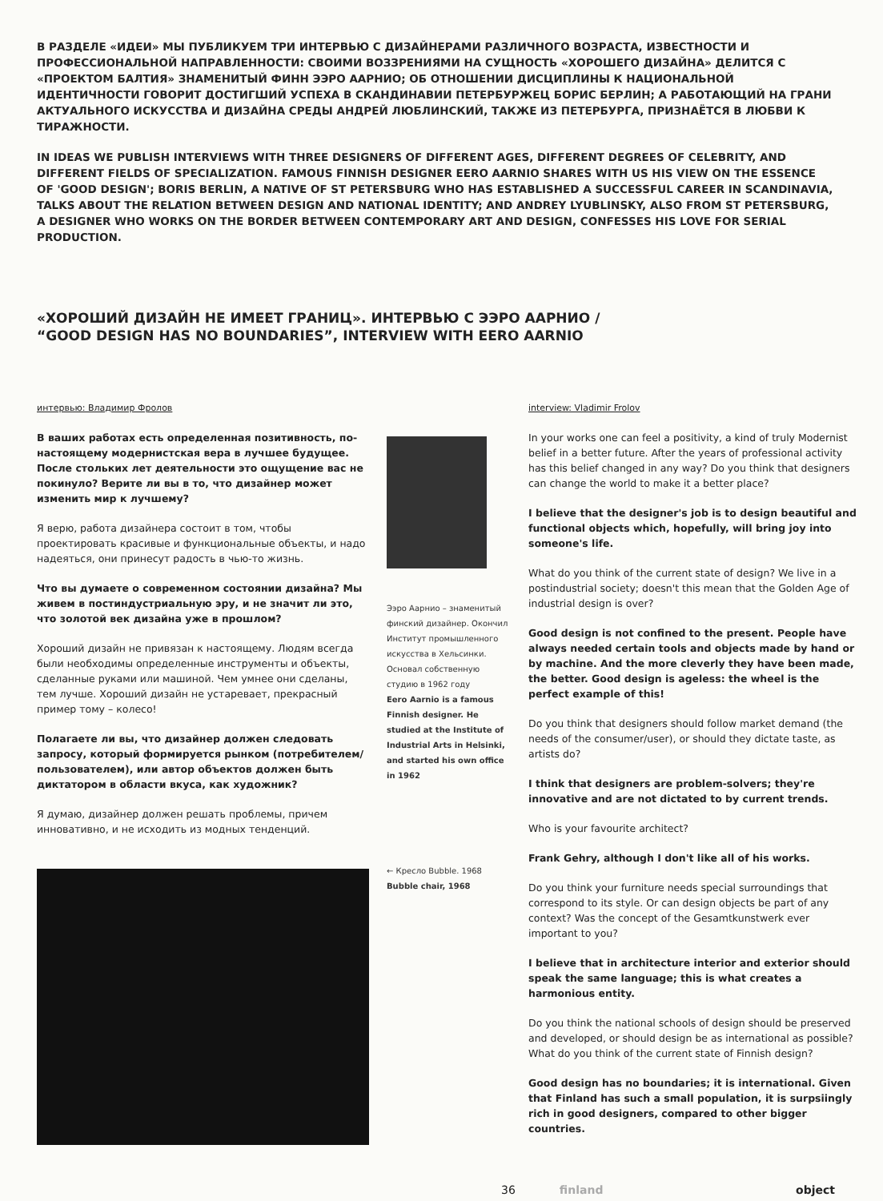В РАЗДЕЛЕ «ИДЕИ» МЫ ПУБЛИКУЕМ ТРИ ИНТЕРВЬЮ С ДИЗАЙНЕРАМИ РАЗЛИЧНОГО ВОЗРАСТА, ИЗВЕСТНОСТИ И ПРОФЕССИОНАЛЬНОЙ НАПРАВЛЕННОСТИ: СВОИМИ ВОЗЗРЕНИЯМИ НА СУЩНОСТЬ «ХОРОШЕГО ДИЗАЙНА» ДЕЛИТСЯ С «ПРОЕКТОМ БАЛТИЯ» ЗНАМЕНИТЫЙ ФИНН ЭЭРО ААРНИО; ОБ ОТНОШЕНИИ ДИСЦИПЛИНЫ К НАЦИОНАЛЬНОЙ ИДЕНТИЧНОСТИ ГОВОРИТ ДОСТИГШИЙ УСПЕХА В СКАНДИНАВИИ ПЕТЕРБУРЖЕЦ БОРИС БЕРЛИН; А РАБОТАЮЩИЙ НА ГРАНИ АКТУАЛЬНОГО ИСКУССТВА И ДИЗАЙНА СРЕДЫ АНДРЕЙ ЛЮБЛИНСКИЙ, ТАКЖЕ ИЗ ПЕТЕРБУРГА, ПРИЗНАЁТСЯ В ЛЮБВИ К ТИРАЖНОСТИ.
IN IDEAS WE PUBLISH INTERVIEWS WITH THREE DESIGNERS OF DIFFERENT AGES, DIFFERENT DEGREES OF CELEBRITY, AND DIFFERENT FIELDS OF SPECIALIZATION. FAMOUS FINNISH DESIGNER EERO AARNIO SHARES WITH US HIS VIEW ON THE ESSENCE OF 'GOOD DESIGN'; BORIS BERLIN, A NATIVE OF ST PETERSBURG WHO HAS ESTABLISHED A SUCCESSFUL CAREER IN SCANDINAVIA, TALKS ABOUT THE RELATION BETWEEN DESIGN AND NATIONAL IDENTITY; AND ANDREY LYUBLINSKY, ALSO FROM ST PETERSBURG, A DESIGNER WHO WORKS ON THE BORDER BETWEEN CONTEMPORARY ART AND DESIGN, CONFESSES HIS LOVE FOR SERIAL PRODUCTION.
«ХОРОШИЙ ДИЗАЙН НЕ ИМЕЕТ ГРАНИЦ». ИНТЕРВЬЮ С ЭЭРО ААРНИО /
“GOOD DESIGN HAS NO BOUNDARIES”, INTERVIEW WITH EERO AARNIO
интервью: Владимир Фролов
В ваших работах есть определенная позитивность, по-настоящему модернистская вера в лучшее будущее. После стольких лет деятельности это ощущение вас не покинуло? Верите ли вы в то, что дизайнер может изменить мир к лучшему?
Я верю, работа дизайнера состоит в том, чтобы проектировать красивые и функциональные объекты, и надо надеяться, они принесут радость в чью-то жизнь.
Что вы думаете о современном состоянии дизайна? Мы живем в постиндустриальную эру, и не значит ли это, что золотой век дизайна уже в прошлом?
Хороший дизайн не привязан к настоящему. Людям всегда были необходимы определенные инструменты и объекты, сделанные руками или машиной. Чем умнее они сделаны, тем лучше. Хороший дизайн не устаревает, прекрасный пример тому – колесо!
Полагаете ли вы, что дизайнер должен следовать запросу, который формируется рынком (потребителем/пользователем), или автор объектов должен быть диктатором в области вкуса, как художник?
Я думаю, дизайнер должен решать проблемы, причем инновативно, и не исходить из модных тенденций.
Ээро Аарнио – знаменитый финский дизайнер. Окончил Институт промышленного искусства в Хельсинки. Основал собственную студию в 1962 году
Eero Aarnio is a famous Finnish designer. He studied at the Institute of Industrial Arts in Helsinki, and started his own office in 1962
← Кресло Bubble. 1968
Bubble chair, 1968
interview: Vladimir Frolov
In your works one can feel a positivity, a kind of truly Modernist belief in a better future. After the years of professional activity has this belief changed in any way? Do you think that designers can change the world to make it a better place?
I believe that the designer's job is to design beautiful and functional objects which, hopefully, will bring joy into someone's life.
What do you think of the current state of design? We live in a postindustrial society; doesn't this mean that the Golden Age of industrial design is over?
Good design is not confined to the present. People have always needed certain tools and objects made by hand or by machine. And the more cleverly they have been made, the better. Good design is ageless: the wheel is the perfect example of this!
Do you think that designers should follow market demand (the needs of the consumer/user), or should they dictate taste, as artists do?
I think that designers are problem-solvers; they're innovative and are not dictated to by current trends.
Who is your favourite architect?
Frank Gehry, although I don't like all of his works.
Do you think your furniture needs special surroundings that correspond to its style. Or can design objects be part of any context? Was the concept of the Gesamtkunstwerk ever important to you?
I believe that in architecture interior and exterior should speak the same language; this is what creates a harmonious entity.
Do you think the national schools of design should be preserved and developed, or should design be as international as possible? What do you think of the current state of Finnish design?
Good design has no boundaries; it is international. Given that Finland has such a small population, it is surpsiingly rich in good designers, compared to other bigger countries.
36 finland object